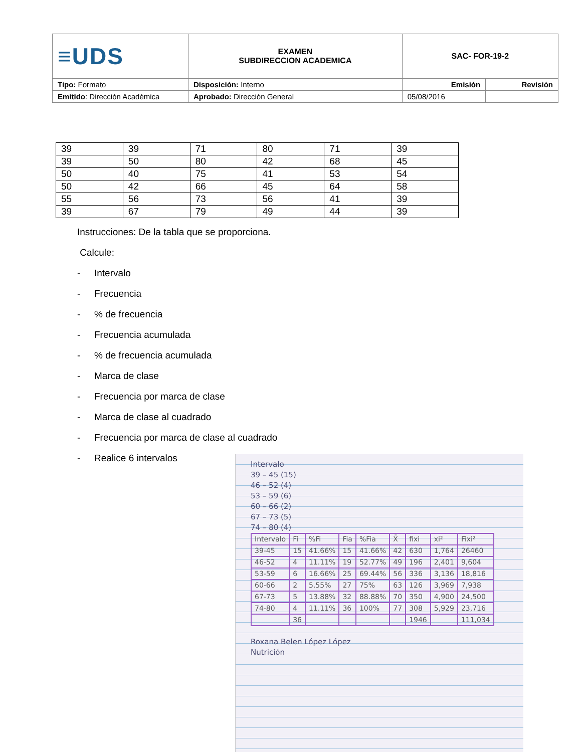| ≡UDS | EXAMEN SUBDIRECCION ACADEMICA | SAC- FOR-19-2 | |
| Tipo: Formato | Disposición: Interno | Emisión | Revisión |
| Emitido : Dirección Académica | Aprobado: Dirección General | 05/08/2016 | |
| 39 | 39 | 71 | 80 | 71 | 39 |
| 39 | 50 | 80 | 42 | 68 | 45 |
| 50 | 40 | 75 | 41 | 53 | 54 |
| 50 | 42 | 66 | 45 | 64 | 58 |
| 55 | 56 | 73 | 56 | 41 | 39 |
| 39 | 67 | 79 | 49 | 44 | 39 |
Instrucciones: De la tabla que se proporciona.
Calcule:
- Intervalo
- Frecuencia
-% de frecuencia
- Frecuencia acumulada
-% de frecuencia acumulada
- Marca de clase
- Frecuencia por marca de clase
- Marca de clase al cuadrado
- Frecuencia por marca de clase al cuadrado
- Realice 6 intervalos
Intervalo
39 – 45 (15)
46 – 52 (4)
53 – 59 (6)
60 – 66 (2)
67 – 73 (5)
74 – 80 (4)
| Intervalo | Fi | %Fi | Fia | %Fia | X̄ | fixi | xi² | Fixi² |
| 39-45 | 15 | 41.66% | 15 | 41.66% | 42 | 630 | 1,764 | 26460 |
| 46-52 | 4 | 11.11% | 19 | 52.77% | 49 | 196 | 2,401 | 9,604 |
| 53-59 | 6 | 16.66% | 25 | 69.44% | 56 | 336 | 3,136 | 18,816 |
| 60-66 | 2 | 5.55% | 27 | 75% | 63 | 126 | 3,969 | 7,938 |
| 67-73 | 5 | 13.88% | 32 | 88.88% | 70 | 350 | 4,900 | 24,500 |
| 74-80 | 4 | 11.11% | 36 | 100% | 77 | 308 | 5,929 | 23,716 |
| | 36 | | | | | 1946 | | 111,034 |
Roxana Belen López López
Nutrición